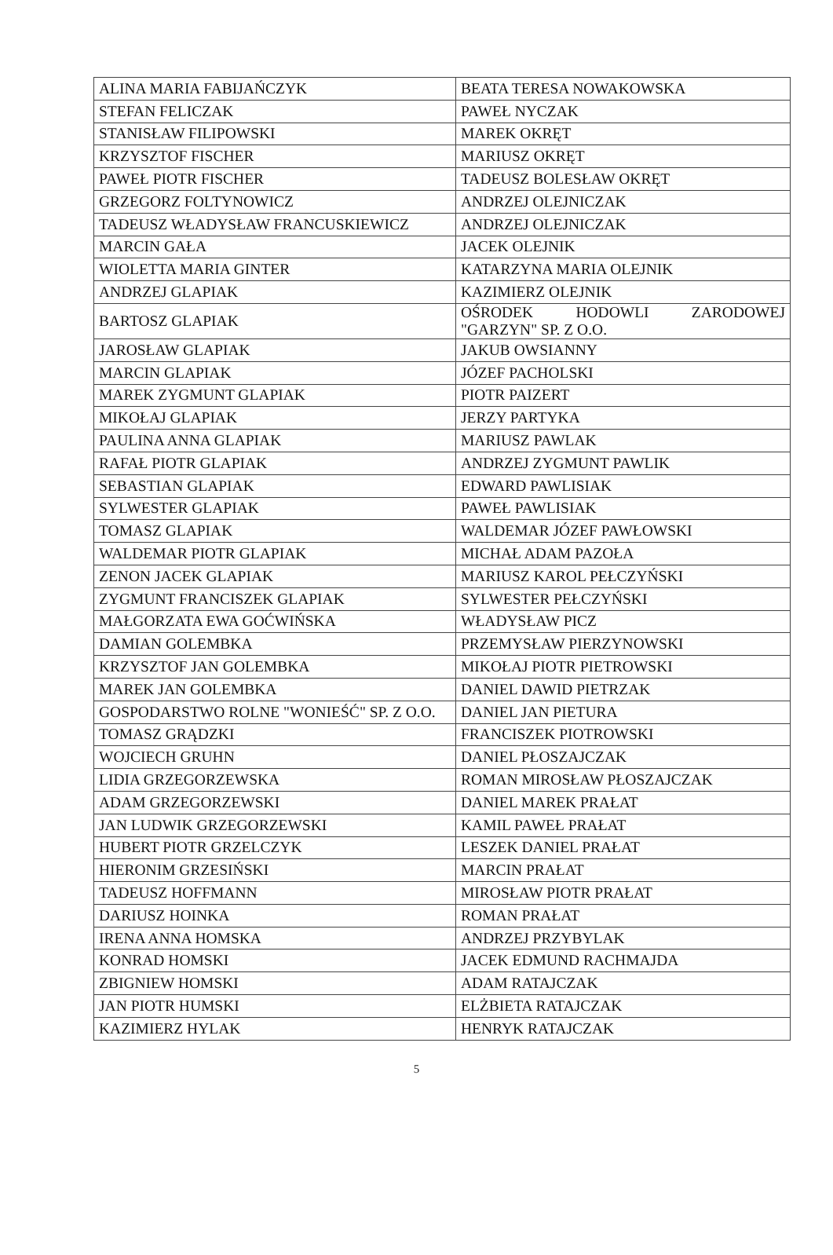| ALINA MARIA FABIJAŃCZYK | BEATA TERESA NOWAKOWSKA |
| STEFAN FELICZAK | PAWEŁ NYCZAK |
| STANISŁAW FILIPOWSKI | MAREK OKRĘT |
| KRZYSZTOF FISCHER | MARIUSZ OKRĘT |
| PAWEŁ PIOTR FISCHER | TADEUSZ BOLESŁAW OKRĘT |
| GRZEGORZ FOLTYNOWICZ | ANDRZEJ OLEJNICZAK |
| TADEUSZ WŁADYSŁAW FRANCUSKIEWICZ | ANDRZEJ OLEJNICZAK |
| MARCIN GAŁA | JACEK OLEJNIK |
| WIOLETTA MARIA GINTER | KATARZYNA MARIA OLEJNIK |
| ANDRZEJ GLAPIAK | KAZIMIERZ OLEJNIK |
| BARTOSZ GLAPIAK | OŚRODEK HODOWLI ZARODOWEJ "GARZYN" SP. Z O.O. |
| JAROSŁAW GLAPIAK | JAKUB OWSIANNY |
| MARCIN GLAPIAK | JÓZEF PACHOLSKI |
| MAREK ZYGMUNT GLAPIAK | PIOTR PAIZERT |
| MIKOŁAJ GLAPIAK | JERZY PARTYKA |
| PAULINA ANNA GLAPIAK | MARIUSZ PAWLAK |
| RAFAŁ PIOTR GLAPIAK | ANDRZEJ ZYGMUNT PAWLIK |
| SEBASTIAN GLAPIAK | EDWARD PAWLISIAK |
| SYLWESTER GLAPIAK | PAWEŁ PAWLISIAK |
| TOMASZ GLAPIAK | WALDEMAR JÓZEF PAWŁOWSKI |
| WALDEMAR PIOTR GLAPIAK | MICHAŁ ADAM PAZOŁA |
| ZENON JACEK GLAPIAK | MARIUSZ KAROL PEŁCZYŃSKI |
| ZYGMUNT FRANCISZEK GLAPIAK | SYLWESTER PEŁCZYŃSKI |
| MAŁGORZATA EWA GOĆWIŃSKA | WŁADYSŁAW PICZ |
| DAMIAN GOLEMBKA | PRZEMYSŁAW PIERZYNOWSKI |
| KRZYSZTOF JAN GOLEMBKA | MIKOŁAJ PIOTR PIETROWSKI |
| MAREK JAN GOLEMBKA | DANIEL DAWID PIETRZAK |
| GOSPODARSTWO ROLNE "WONIEŚĆ" SP. Z O.O. | DANIEL JAN PIETURA |
| TOMASZ GRĄDZKI | FRANCISZEK PIOTROWSKI |
| WOJCIECH GRUHN | DANIEL PŁOSZAJCZAK |
| LIDIA GRZEGORZEWSKA | ROMAN MIROSŁAW PŁOSZAJCZAK |
| ADAM GRZEGORZEWSKI | DANIEL MAREK PRAŁAT |
| JAN LUDWIK GRZEGORZEWSKI | KAMIL PAWEŁ PRAŁAT |
| HUBERT PIOTR GRZELCZYK | LESZEK DANIEL PRAŁAT |
| HIERONIM GRZESIŃSKI | MARCIN PRAŁAT |
| TADEUSZ HOFFMANN | MIROSŁAW PIOTR PRAŁAT |
| DARIUSZ HOINKA | ROMAN PRAŁAT |
| IRENA ANNA HOMSKA | ANDRZEJ PRZYBYLAK |
| KONRAD HOMSKI | JACEK EDMUND RACHMAJDA |
| ZBIGNIEW HOMSKI | ADAM RATAJCZAK |
| JAN PIOTR HUMSKI | ELŻBIETA RATAJCZAK |
| KAZIMIERZ HYLAK | HENRYK RATAJCZAK |
5